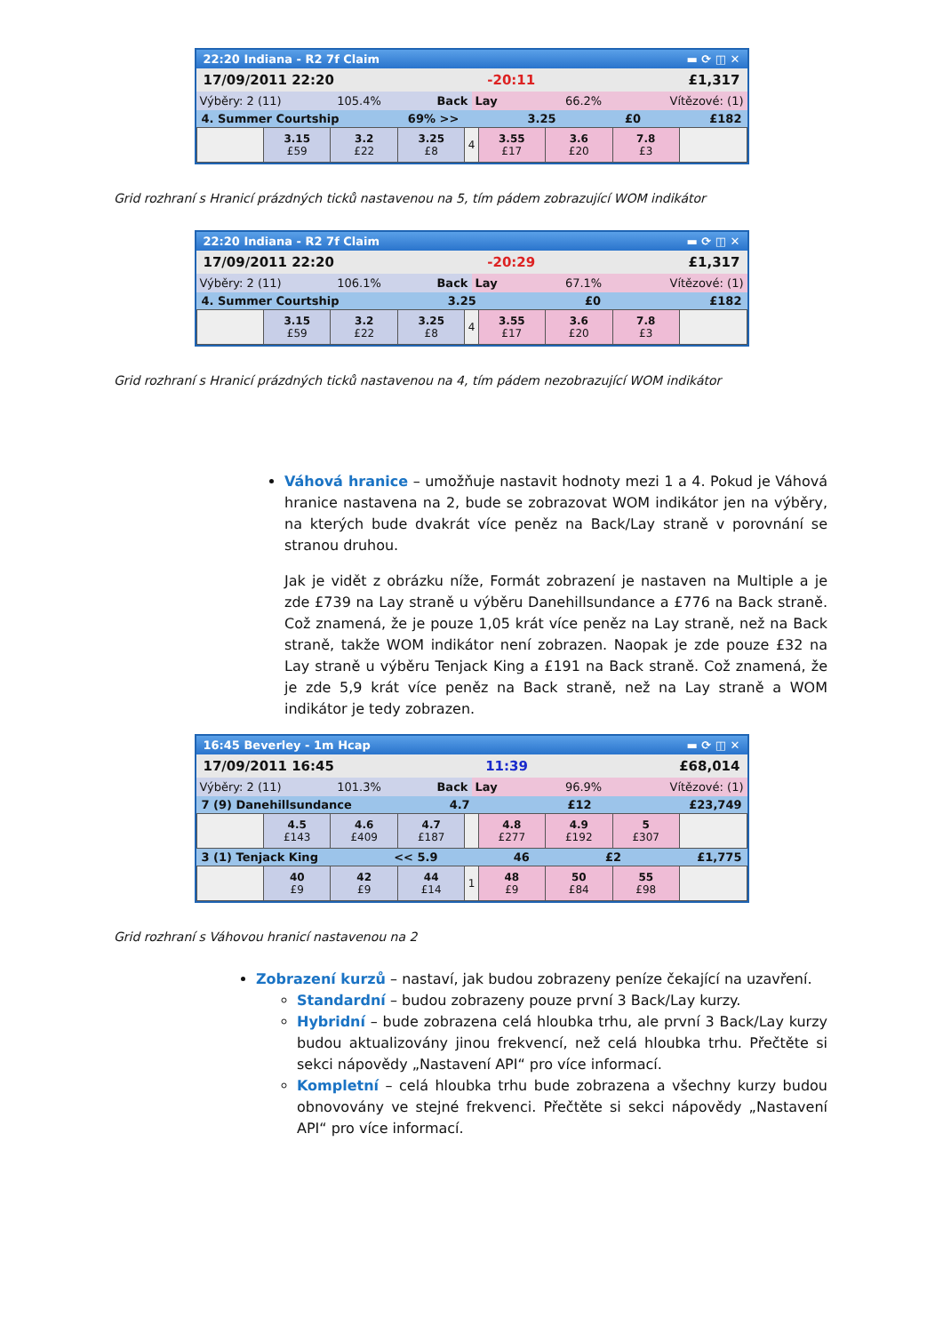22:20 Indiana - R2 7f Claim ▬ ⟳ ◫ ✕
17/09/2011 22:20 -20:11 £1,317
Výběry: 2 (11) 105.4% Back Lay 66.2% Vítězové: (1)
4. Summer Courtship 69% >> 3.25 £0 £182
| | 3.15 £59 | 3.2 £22 | 3.25 £8 | 4 | 3.55 £17 | 3.6 £20 | 7.8 £3 | |
Grid rozhraní s Hranicí prázdných ticků nastavenou na 5, tím pádem zobrazující WOM indikátor
22:20 Indiana - R2 7f Claim ▬ ⟳ ◫ ✕
17/09/2011 22:20 -20:29 £1,317
Výběry: 2 (11) 106.1% Back Lay 67.1% Vítězové: (1)
4. Summer Courtship 3.25 £0 £182
| | 3.15 £59 | 3.2 £22 | 3.25 £8 | 4 | 3.55 £17 | 3.6 £20 | 7.8 £3 | |
Grid rozhraní s Hranicí prázdných ticků nastavenou na 4, tím pádem nezobrazující WOM indikátor
Váhová hranice – umožňuje nastavit hodnoty mezi 1 a 4. Pokud je Váhová hranice nastavena na 2, bude se zobrazovat WOM indikátor jen na výběry, na kterých bude dvakrát více peněz na Back/Lay straně v porovnání se stranou druhou.
Jak je vidět z obrázku níže, Formát zobrazení je nastaven na Multiple a je zde £739 na Lay straně u výběru Danehillsundance a £776 na Back straně. Což znamená, že je pouze 1,05 krát více peněz na Lay straně, než na Back straně, takže WOM indikátor není zobrazen. Naopak je zde pouze £32 na Lay straně u výběru Tenjack King a £191 na Back straně. Což znamená, že je zde 5,9 krát více peněz na Back straně, než na Lay straně a WOM indikátor je tedy zobrazen.
16:45 Beverley - 1m Hcap ▬ ⟳ ◫ ✕
17/09/2011 16:45 11:39 £68,014
Výběry: 2 (11) 101.3% Back Lay 96.9% Vítězové: (1)
7 (9) Danehillsundance 4.7 £12 £23,749
| | 4.5 £143 | 4.6 £409 | 4.7 £187 | | 4.8 £277 | 4.9 £192 | 5 £307 | |
3 (1) Tenjack King << 5.9 46 £2 £1,775
| | 40 £9 | 42 £9 | 44 £14 | 1 | 48 £9 | 50 £84 | 55 £98 | |
Grid rozhraní s Váhovou hranicí nastavenou na 2
Zobrazení kurzů – nastaví, jak budou zobrazeny peníze čekající na uzavření.
Standardní – budou zobrazeny pouze první 3 Back/Lay kurzy.
Hybridní – bude zobrazena celá hloubka trhu, ale první 3 Back/Lay kurzy budou aktualizovány jinou frekvencí, než celá hloubka trhu. Přečtěte si sekci nápovědy „Nastavení API“ pro více informací.
Kompletní – celá hloubka trhu bude zobrazena a všechny kurzy budou obnovovány ve stejné frekvenci. Přečtěte si sekci nápovědy „Nastavení API“ pro více informací.